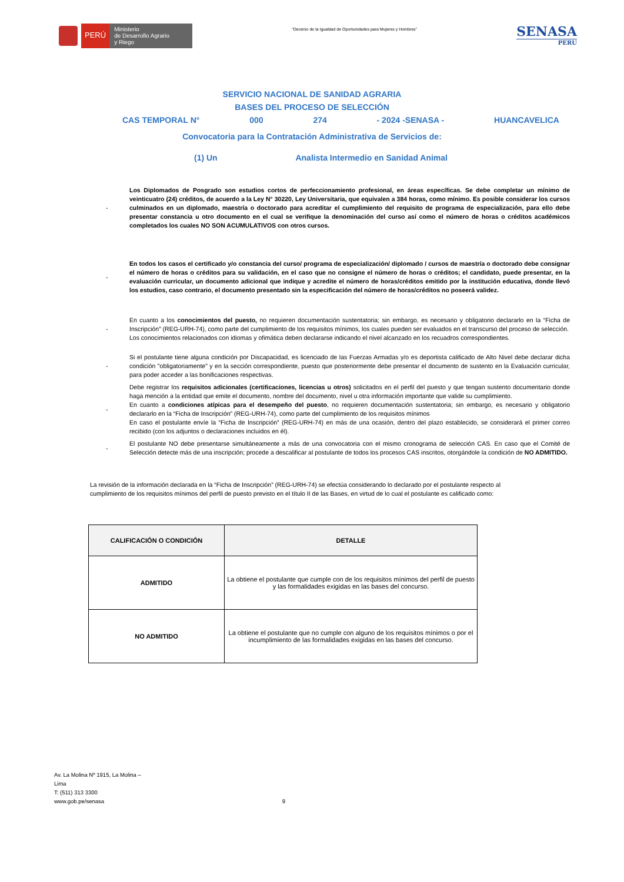PERÚ
Ministerio
de Desarrollo Agrario
y Riego
“Decenio de la Igualdad de Oportunidades para Mujeres y Hombres”
SENASA
PERU
SERVICIO NACIONAL DE SANIDAD AGRARIA
BASES DEL PROCESO DE SELECCIÓN
CAS TEMPORAL N° 000 274 - 2024 -SENASA - HUANCAVELICA
Convocatoria para la Contratación Administrativa de Servicios de:
(1) Un Analista Intermedio en Sanidad Animal
-
Los Diplomados de Posgrado son estudios cortos de perfeccionamiento profesional, en áreas específicas. Se debe completar un mínimo de veinticuatro (24) créditos, de acuerdo a la Ley N° 30220, Ley Universitaria, que equivalen a 384 horas, como mínimo. Es posible considerar los cursos culminados en un diplomado, maestría o doctorado para acreditar el cumplimiento del requisito de programa de especialización, para ello debe presentar constancia u otro documento en el cual se verifique la denominación del curso así como el número de horas o créditos académicos completados los cuales NO SON ACUMULATIVOS con otros cursos.
-
En todos los casos el certificado y/o constancia del curso/ programa de especialización/ diplomado / cursos de maestría o doctorado debe consignar el número de horas o créditos para su validación, en el caso que no consigne el número de horas o créditos; el candidato, puede presentar, en la evaluación curricular, un documento adicional que indique y acredite el número de horas/créditos emitido por la institución educativa, donde llevó los estudios, caso contrario, el documento presentado sin la especificación del número de horas/créditos no poseerá validez.
-
En cuanto a los conocimientos del puesto, no requieren documentación sustentatoria; sin embargo, es necesario y obligatorio declararlo en la “Ficha de Inscripción” (REG-URH-74), como parte del cumplimiento de los requisitos mínimos, los cuales pueden ser evaluados en el transcurso del proceso de selección.
Los conocimientos relacionados con idiomas y ofimática deben declararse indicando el nivel alcanzado en los recuadros correspondientes.
-
Si el postulante tiene alguna condición por Discapacidad, es licenciado de las Fuerzas Armadas y/o es deportista calificado de Alto Nivel debe declarar dicha condición "obligatoriamente" y en la sección correspondiente, puesto que posteriormente debe presentar el documento de sustento en la Evaluación curricular, para poder acceder a las bonificaciones respectivas.
-
Debe registrar los requisitos adicionales (certificaciones, licencias u otros) solicitados en el perfil del puesto y que tengan sustento documentario donde haga mención a la entidad que emite el documento, nombre del documento, nivel u otra información importante que valide su cumplimiento.
En cuanto a condiciones atípicas para el desempeño del puesto, no requieren documentación sustentatoria; sin embargo, es necesario y obligatorio declararlo en la “Ficha de Inscripción” (REG-URH-74), como parte del cumplimiento de los requisitos mínimos
En caso el postulante envíe la “Ficha de Inscripción” (REG-URH-74) en más de una ocasión, dentro del plazo establecido, se considerará el primer correo recibido (con los adjuntos o declaraciones incluidos en él).
-
El postulante NO debe presentarse simultáneamente a más de una convocatoria con el mismo cronograma de selección CAS. En caso que el Comité de Selección detecte más de una inscripción; procede a descalificar al postulante de todos los procesos CAS inscritos, otorgándole la condición de NO ADMITIDO.
La revisión de la información declarada en la “Ficha de Inscripción” (REG-URH-74) se efectúa considerando lo declarado por el postulante respecto al cumplimiento de los requisitos mínimos del perfil de puesto previsto en el título II de las Bases, en virtud de lo cual el postulante es calificado como:
| CALIFICACIÓN O CONDICIÓN | DETALLE |
| --- | --- |
| ADMITIDO | La obtiene el postulante que cumple con de los requisitos mínimos del perfil de puesto y las formalidades exigidas en las bases del concurso. |
| NO ADMITIDO | La obtiene el postulante que no cumple con alguno de los requisitos mínimos o por el incumplimiento de las formalidades exigidas en las bases del concurso. |
Av. La Molina Nº 1915, La Molina –
Lima
T: (511) 313 3300
www.gob.pe/senasa
9